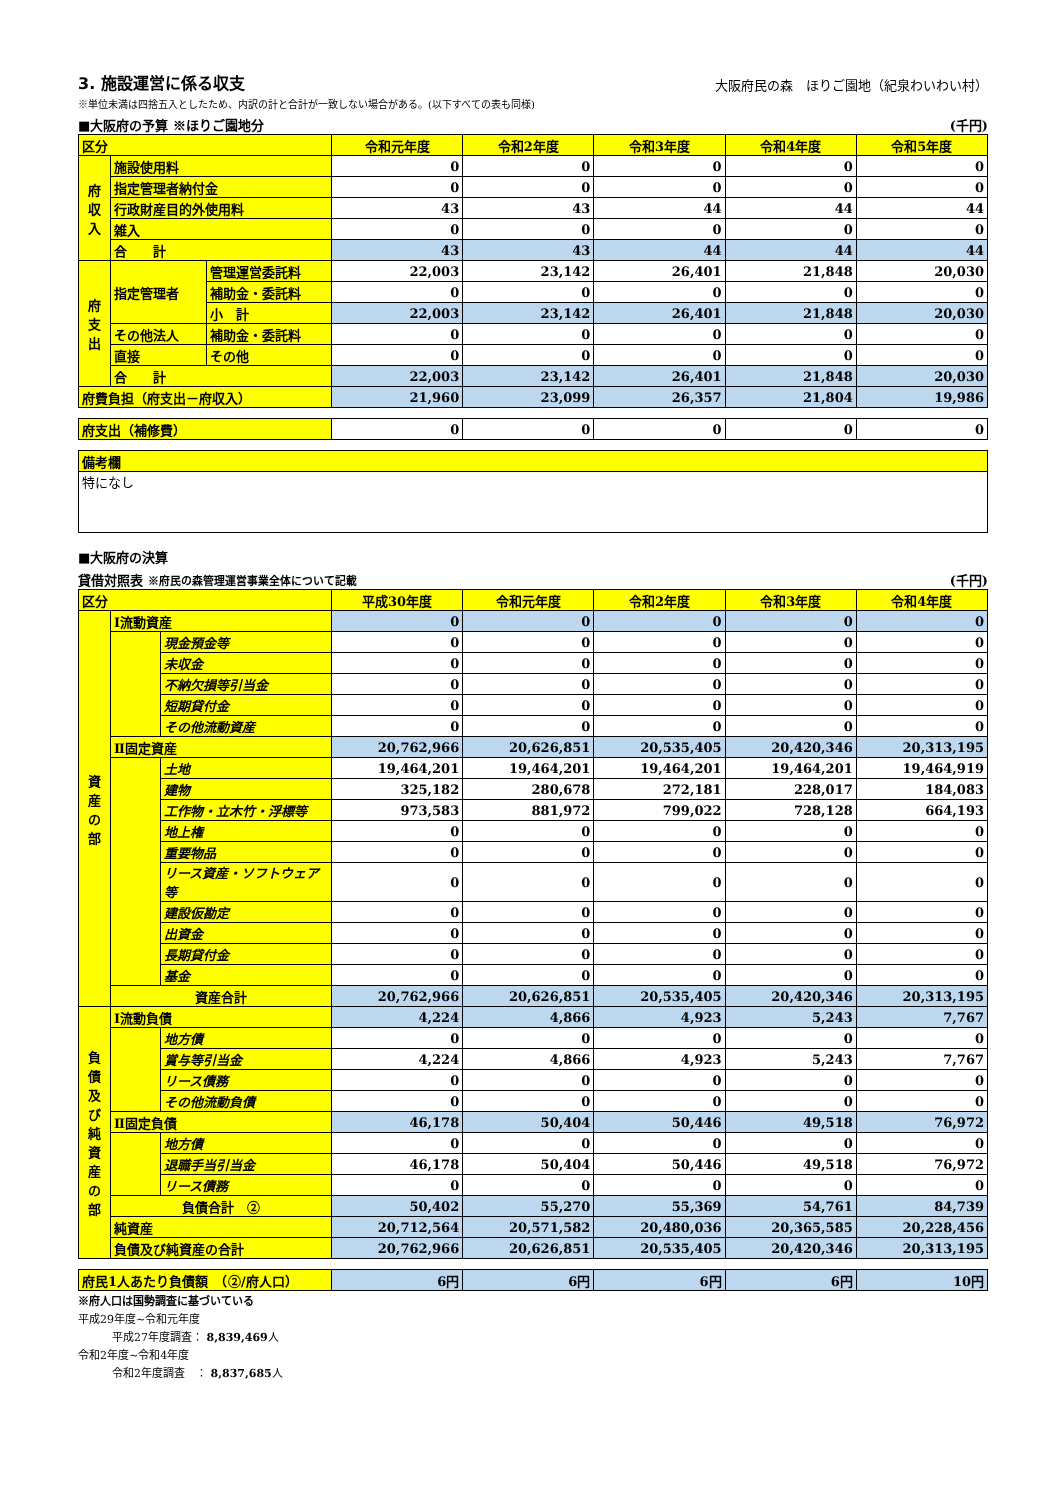3. 施設運営に係る収支
大阪府民の森　ほりご園地（紀泉わいわい村）
※単位未満は四捨五入としたため、内訳の計と合計が一致しない場合がある。(以下すべての表も同様)
■大阪府の予算 ※ほりご園地分 (千円)
| 区分 | | | 令和元年度 | 令和2年度 | 令和3年度 | 令和4年度 | 令和5年度 |
| --- | --- | --- | --- | --- | --- | --- | --- |
| 府 収 入 | 施設使用料 | | 0 | 0 | 0 | 0 | 0 |
| | 指定管理者納付金 | | 0 | 0 | 0 | 0 | 0 |
| | 行政財産目的外使用料 | | 43 | 43 | 44 | 44 | 44 |
| | 雑入 | | 0 | 0 | 0 | 0 | 0 |
| | 合 計 | | 43 | 43 | 44 | 44 | 44 |
| 府 支 出 | 指定管理者 | 管理運営委託料 | 22,003 | 23,142 | 26,401 | 21,848 | 20,030 |
| | | 補助金・委託料 | 0 | 0 | 0 | 0 | 0 |
| | | 小 計 | 22,003 | 23,142 | 26,401 | 21,848 | 20,030 |
| | その他法人 | 補助金・委託料 | 0 | 0 | 0 | 0 | 0 |
| | 直接 | その他 | 0 | 0 | 0 | 0 | 0 |
| | 合 計 | | 22,003 | 23,142 | 26,401 | 21,848 | 20,030 |
| 府費負担（府支出－府収入） | | | 21,960 | 23,099 | 26,357 | 21,804 | 19,986 |
| 府支出（補修費） | 0 | 0 | 0 | 0 | 0 |
| 備考欄 |
| 特になし |
■大阪府の決算
貸借対照表 ※府民の森管理運営事業全体について記載 (千円)
| 区分 | | | 平成30年度 | 令和元年度 | 令和2年度 | 令和3年度 | 令和4年度 |
| --- | --- | --- | --- | --- | --- | --- | --- |
| 資 産 の 部 | Ⅰ流動資産 | | 0 | 0 | 0 | 0 | 0 |
| | | 現金預金等 | 0 | 0 | 0 | 0 | 0 |
| | | 未収金 | 0 | 0 | 0 | 0 | 0 |
| | | 不納欠損等引当金 | 0 | 0 | 0 | 0 | 0 |
| | | 短期貸付金 | 0 | 0 | 0 | 0 | 0 |
| | | その他流動資産 | 0 | 0 | 0 | 0 | 0 |
| | Ⅱ固定資産 | | 20,762,966 | 20,626,851 | 20,535,405 | 20,420,346 | 20,313,195 |
| | | 土地 | 19,464,201 | 19,464,201 | 19,464,201 | 19,464,201 | 19,464,919 |
| | | 建物 | 325,182 | 280,678 | 272,181 | 228,017 | 184,083 |
| | | 工作物・立木竹・浮標等 | 973,583 | 881,972 | 799,022 | 728,128 | 664,193 |
| | | 地上権 | 0 | 0 | 0 | 0 | 0 |
| | | 重要物品 | 0 | 0 | 0 | 0 | 0 |
| | | リース資産・ソフトウェア等 | 0 | 0 | 0 | 0 | 0 |
| | | 建設仮勘定 | 0 | 0 | 0 | 0 | 0 |
| | | 出資金 | 0 | 0 | 0 | 0 | 0 |
| | | 長期貸付金 | 0 | 0 | 0 | 0 | 0 |
| | | 基金 | 0 | 0 | 0 | 0 | 0 |
| | 資産合計 | | 20,762,966 | 20,626,851 | 20,535,405 | 20,420,346 | 20,313,195 |
| 負 債 及 び 純 資 産 の 部 | Ⅰ流動負債 | | 4,224 | 4,866 | 4,923 | 5,243 | 7,767 |
| | | 地方債 | 0 | 0 | 0 | 0 | 0 |
| | | 賞与等引当金 | 4,224 | 4,866 | 4,923 | 5,243 | 7,767 |
| | | リース債務 | 0 | 0 | 0 | 0 | 0 |
| | | その他流動負債 | 0 | 0 | 0 | 0 | 0 |
| | Ⅱ固定負債 | | 46,178 | 50,404 | 50,446 | 49,518 | 76,972 |
| | | 地方債 | 0 | 0 | 0 | 0 | 0 |
| | | 退職手当引当金 | 46,178 | 50,404 | 50,446 | 49,518 | 76,972 |
| | | リース債務 | 0 | 0 | 0 | 0 | 0 |
| | 負債合計 ② | | 50,402 | 55,270 | 55,369 | 54,761 | 84,739 |
| | 純資産 | | 20,712,564 | 20,571,582 | 20,480,036 | 20,365,585 | 20,228,456 |
| | 負債及び純資産の合計 | | 20,762,966 | 20,626,851 | 20,535,405 | 20,420,346 | 20,313,195 |
| 府民1人あたり負債額 （②/府人口） | 6円 | 6円 | 6円 | 6円 | 10円 |
※府人口は国勢調査に基づいている
平成29年度~令和元年度
平成27年度調査： 8,839,469人
令和2年度~令和4年度
令和2年度調査　： 8,837,685人